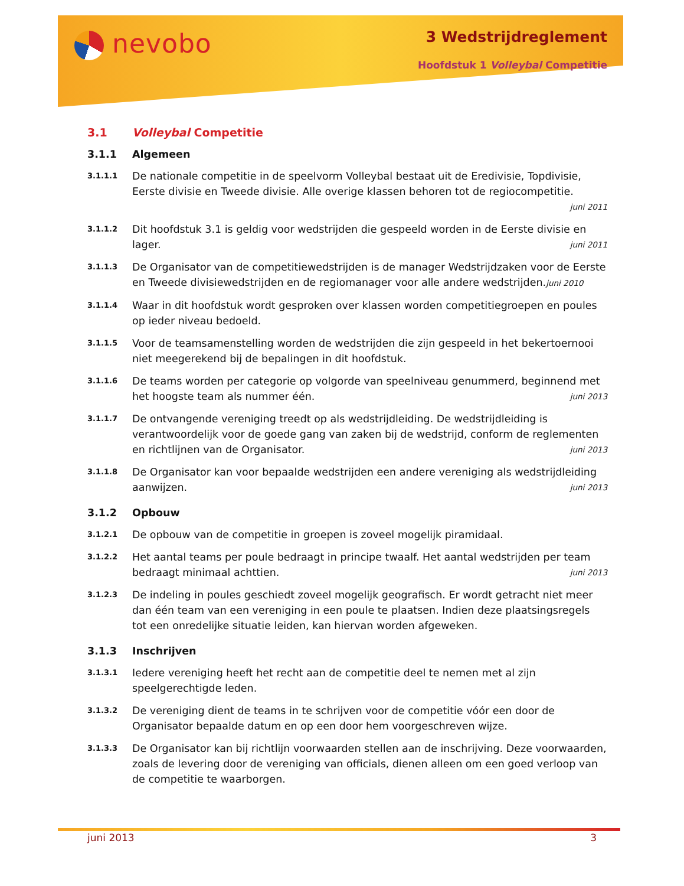nevobo 3 Wedstrijdreglement
Hoofdstuk 1 Volleybal Competitie
3.1 Volleybal Competitie
3.1.1 Algemeen
3.1.1.1
De nationale competitie in de speelvorm Volleybal bestaat uit de Eredivisie, Topdivisie, Eerste divisie en Tweede divisie. Alle overige klassen behoren tot de regiocompetitie.
juni 2011
3.1.1.2
Dit hoofdstuk 3.1 is geldig voor wedstrijden die gespeeld worden in de Eerste divisie en lager. juni 2011
3.1.1.3
De Organisator van de competitiewedstrijden is de manager Wedstrijdzaken voor de Eerste en Tweede divisiewedstrijden en de regiomanager voor alle andere wedstrijden.juni 2010
3.1.1.4
Waar in dit hoofdstuk wordt gesproken over klassen worden competitiegroepen en poules op ieder niveau bedoeld.
3.1.1.5
Voor de teamsamenstelling worden de wedstrijden die zijn gespeeld in het bekertoernooi niet meegerekend bij de bepalingen in dit hoofdstuk.
3.1.1.6
De teams worden per categorie op volgorde van speelniveau genummerd, beginnend met het hoogste team als nummer één. juni 2013
3.1.1.7
De ontvangende vereniging treedt op als wedstrijdleiding. De wedstrijdleiding is verantwoordelijk voor de goede gang van zaken bij de wedstrijd, conform de reglementen en richtlijnen van de Organisator. juni 2013
3.1.1.8
De Organisator kan voor bepaalde wedstrijden een andere vereniging als wedstrijdleiding aanwijzen. juni 2013
3.1.2 Opbouw
3.1.2.1
De opbouw van de competitie in groepen is zoveel mogelijk piramidaal.
3.1.2.2
Het aantal teams per poule bedraagt in principe twaalf. Het aantal wedstrijden per team bedraagt minimaal achttien. juni 2013
3.1.2.3
De indeling in poules geschiedt zoveel mogelijk geografisch. Er wordt getracht niet meer dan één team van een vereniging in een poule te plaatsen. Indien deze plaatsingsregels tot een onredelijke situatie leiden, kan hiervan worden afgeweken.
3.1.3 Inschrijven
3.1.3.1
Iedere vereniging heeft het recht aan de competitie deel te nemen met al zijn speelgerechtigde leden.
3.1.3.2
De vereniging dient de teams in te schrijven voor de competitie vóór een door de Organisator bepaalde datum en op een door hem voorgeschreven wijze.
3.1.3.3
De Organisator kan bij richtlijn voorwaarden stellen aan de inschrijving. Deze voorwaarden, zoals de levering door de vereniging van officials, dienen alleen om een goed verloop van de competitie te waarborgen.
juni 2013 3